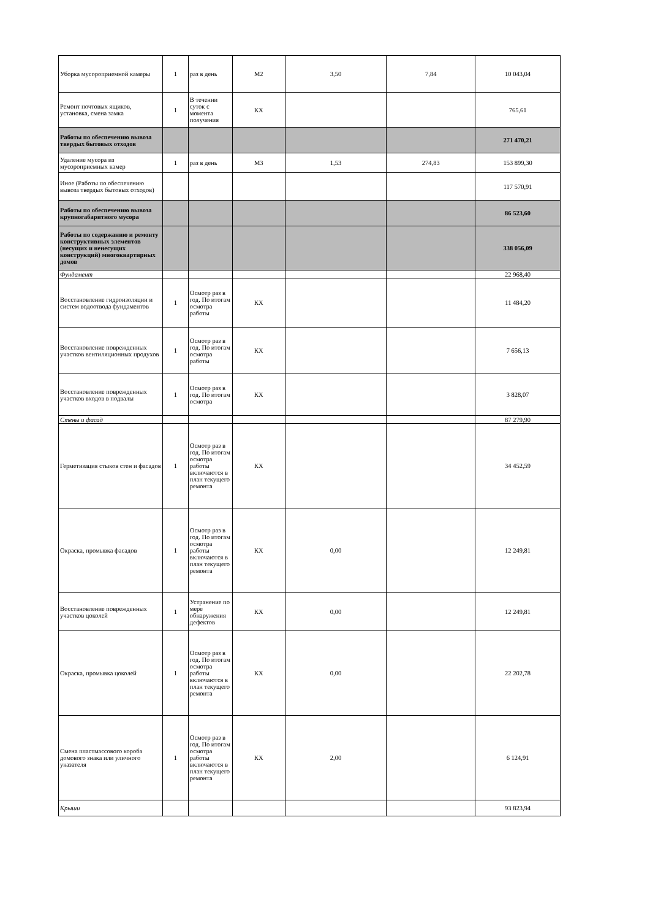| Уборка мусороприемной камеры | 1 | раз в день | М2 | 3,50 | 7,84 | 10 043,04 |
| Ремонт почтовых ящиков, установка, смена замка | 1 | В течении суток с момента получения | КХ | | | 765,61 |
| Работы по обеспечению вывоза твердых бытовых отходов | | | | | | 271 470,21 |
| Удаление мусора из мусороприемных камер | 1 | раз в день | М3 | 1,53 | 274,83 | 153 899,30 |
| Иное (Работы по обеспечению вывоза твердых бытовых отходов) | | | | | | 117 570,91 |
| Работы по обеспечению вывоза крупногабаритного мусора | | | | | | 86 523,60 |
| Работы по содержанию и ремонту конструктивных элементов (несущих и ненесущих конструкций) многоквартирных домов | | | | | | 338 056,09 |
| Фундамент | | | | | | 22 968,40 |
| Восстановление гидроизоляции и систем водоотвода фундаментов | 1 | Осмотр раз в год. По итогам осмотра работы | КХ | | | 11 484,20 |
| Восстановление поврежденных участков вентиляционных продухов | 1 | Осмотр раз в год. По итогам осмотра работы | КХ | | | 7 656,13 |
| Восстановление поврежденных участков входов в подвалы | 1 | Осмотр раз в год. По итогам осмотра | КХ | | | 3 828,07 |
| Стены и фасад | | | | | | 87 279,90 |
| Герметизация стыков стен и фасадов | 1 | Осмотр раз в год. По итогам осмотра работы включаются в план текущего ремонта | КХ | | | 34 452,59 |
| Окраска, промывка фасадов | 1 | Осмотр раз в год. По итогам осмотра работы включаются в план текущего ремонта | КХ | 0,00 | | 12 249,81 |
| Восстановление поврежденных участков цоколей | 1 | Устранение по мере обнаружения дефектов | КХ | 0,00 | | 12 249,81 |
| Окраска, промывка цоколей | 1 | Осмотр раз в год. По итогам осмотра работы включаются в план текущего ремонта | КХ | 0,00 | | 22 202,78 |
| Смена пластмассового короба домового знака или уличного указателя | 1 | Осмотр раз в год. По итогам осмотра работы включаются в план текущего ремонта | КХ | 2,00 | | 6 124,91 |
| Крыши | | | | | | 93 823,94 |